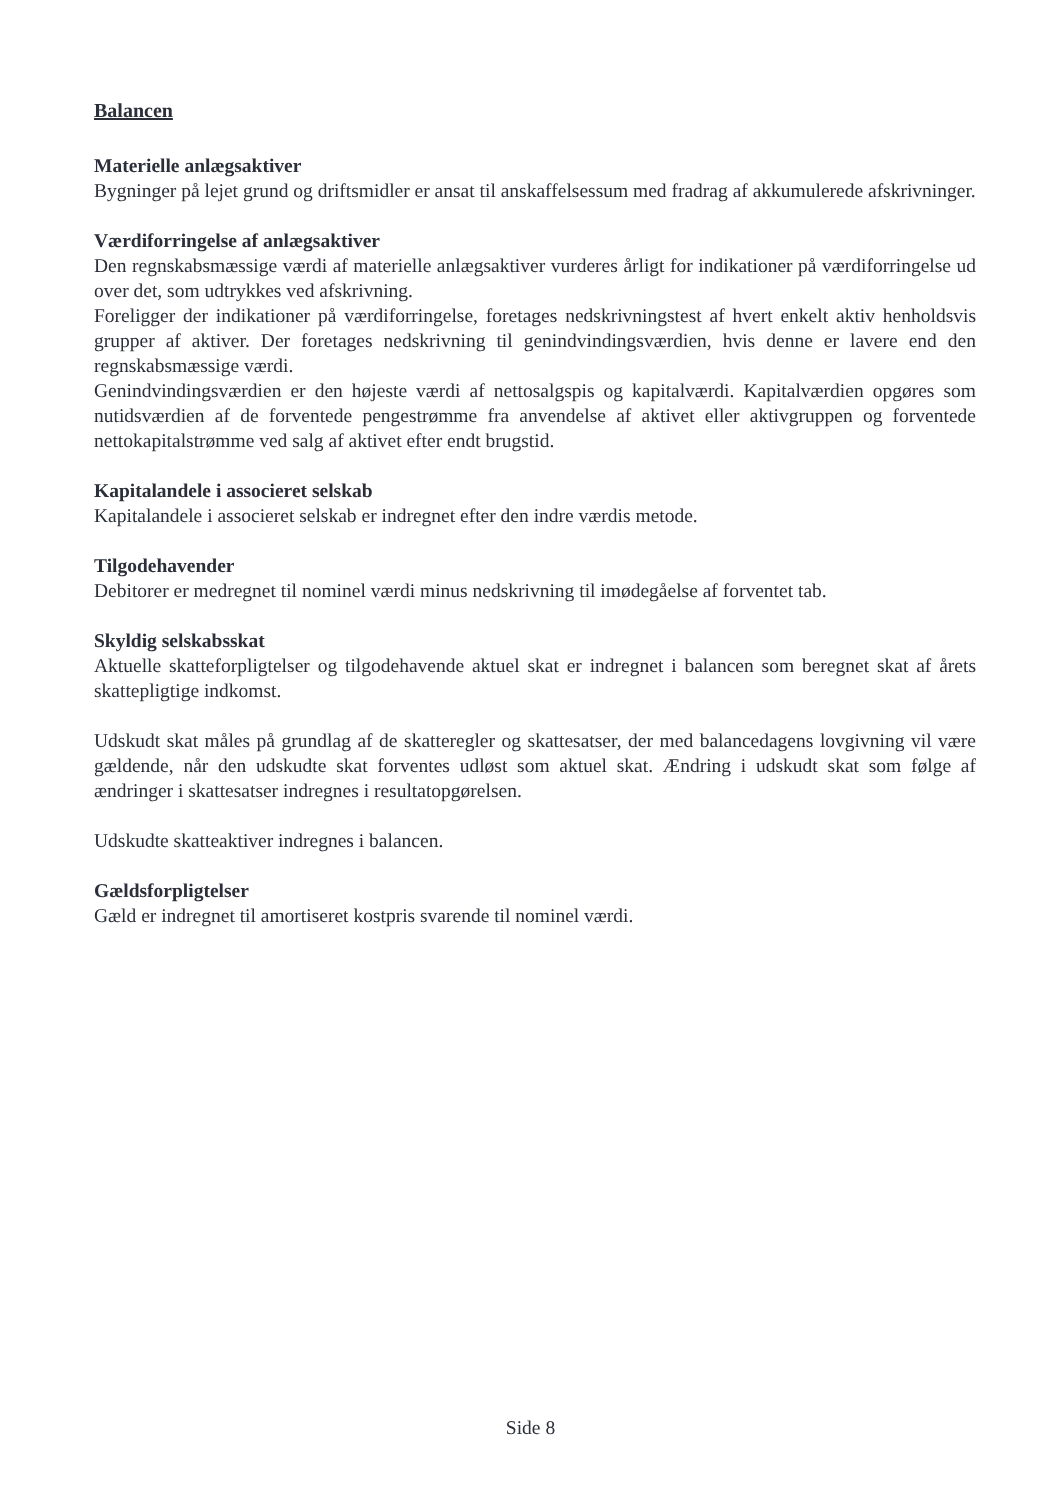Balancen
Materielle anlægsaktiver
Bygninger på lejet grund og driftsmidler er ansat til anskaffelsessum med fradrag af akkumulerede afskrivninger.
Værdiforringelse af anlægsaktiver
Den regnskabsmæssige værdi af materielle anlægsaktiver vurderes årligt for indikationer på værdiforringelse ud over det, som udtrykkes ved afskrivning.
Foreligger der indikationer på værdiforringelse, foretages nedskrivningstest af hvert enkelt aktiv henholdsvis grupper af aktiver. Der foretages nedskrivning til genindvindingsværdien, hvis denne er lavere end den regnskabsmæssige værdi.
Genindvindingsværdien er den højeste værdi af nettosalgspis og kapitalværdi. Kapitalværdien opgøres som nutidsværdien af de forventede pengestrømme fra anvendelse af aktivet eller aktivgruppen og forventede nettokapitalstrømme ved salg af aktivet efter endt brugstid.
Kapitalandele i associeret selskab
Kapitalandele i associeret selskab er indregnet efter den indre værdis metode.
Tilgodehavender
Debitorer er medregnet til nominel værdi minus nedskrivning til imødegåelse af forventet tab.
Skyldig selskabsskat
Aktuelle skatteforpligtelser og tilgodehavende aktuel skat er indregnet i balancen som beregnet skat af årets skattepligtige indkomst.
Udskudt skat måles på grundlag af de skatteregler og skattesatser, der med balancedagens lovgivning vil være gældende, når den udskudte skat forventes udløst som aktuel skat. Ændring i udskudt skat som følge af ændringer i skattesatser indregnes i resultatopgørelsen.
Udskudte skatteaktiver indregnes i balancen.
Gældsforpligtelser
Gæld er indregnet til amortiseret kostpris svarende til nominel værdi.
Side 8